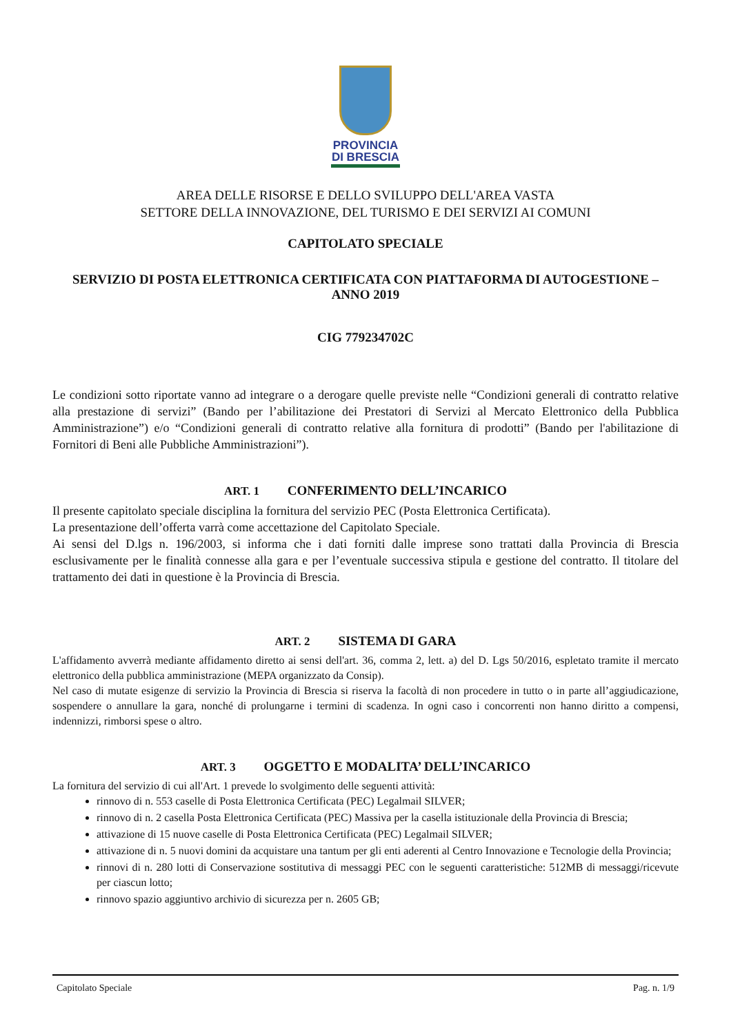PROVINCIA
DI BRESCIA
AREA DELLE RISORSE E DELLO SVILUPPO DELL'AREA VASTA
SETTORE DELLA INNOVAZIONE, DEL TURISMO E DEI SERVIZI AI COMUNI
CAPITOLATO SPECIALE
SERVIZIO DI POSTA ELETTRONICA CERTIFICATA CON PIATTAFORMA DI AUTOGESTIONE – ANNO 2019
CIG 779234702C
Le condizioni sotto riportate vanno ad integrare o a derogare quelle previste nelle “Condizioni generali di contratto relative alla prestazione di servizi” (Bando per l’abilitazione dei Prestatori di Servizi al Mercato Elettronico della Pubblica Amministrazione”) e/o “Condizioni generali di contratto relative alla fornitura di prodotti” (Bando per l'abilitazione di Fornitori di Beni alle Pubbliche Amministrazioni”).
ART. 1 CONFERIMENTO DELL’INCARICO
Il presente capitolato speciale disciplina la fornitura del servizio PEC (Posta Elettronica Certificata).
La presentazione dell’offerta varrà come accettazione del Capitolato Speciale.
Ai sensi del D.lgs n. 196/2003, si informa che i dati forniti dalle imprese sono trattati dalla Provincia di Brescia esclusivamente per le finalità connesse alla gara e per l’eventuale successiva stipula e gestione del contratto. Il titolare del trattamento dei dati in questione è la Provincia di Brescia.
ART. 2 SISTEMA DI GARA
L'affidamento avverrà mediante affidamento diretto ai sensi dell'art. 36, comma 2, lett. a) del D. Lgs 50/2016, espletato tramite il mercato elettronico della pubblica amministrazione (MEPA organizzato da Consip).
Nel caso di mutate esigenze di servizio la Provincia di Brescia si riserva la facoltà di non procedere in tutto o in parte all’aggiudicazione, sospendere o annullare la gara, nonché di prolungarne i termini di scadenza. In ogni caso i concorrenti non hanno diritto a compensi, indennizzi, rimborsi spese o altro.
ART. 3 OGGETTO E MODALITA’ DELL’INCARICO
La fornitura del servizio di cui all'Art. 1 prevede lo svolgimento delle seguenti attività:
rinnovo di n. 553 caselle di Posta Elettronica Certificata (PEC) Legalmail SILVER;
rinnovo di n. 2 casella Posta Elettronica Certificata (PEC) Massiva per la casella istituzionale della Provincia di Brescia;
attivazione di 15 nuove caselle di Posta Elettronica Certificata (PEC) Legalmail SILVER;
attivazione di n. 5 nuovi domini da acquistare una tantum per gli enti aderenti al Centro Innovazione e Tecnologie della Provincia;
rinnovi di n. 280 lotti di Conservazione sostitutiva di messaggi PEC con le seguenti caratteristiche: 512MB di messaggi/ricevute per ciascun lotto;
rinnovo spazio aggiuntivo archivio di sicurezza per n. 2605 GB;
Capitolato Speciale Pag. n. 1/9